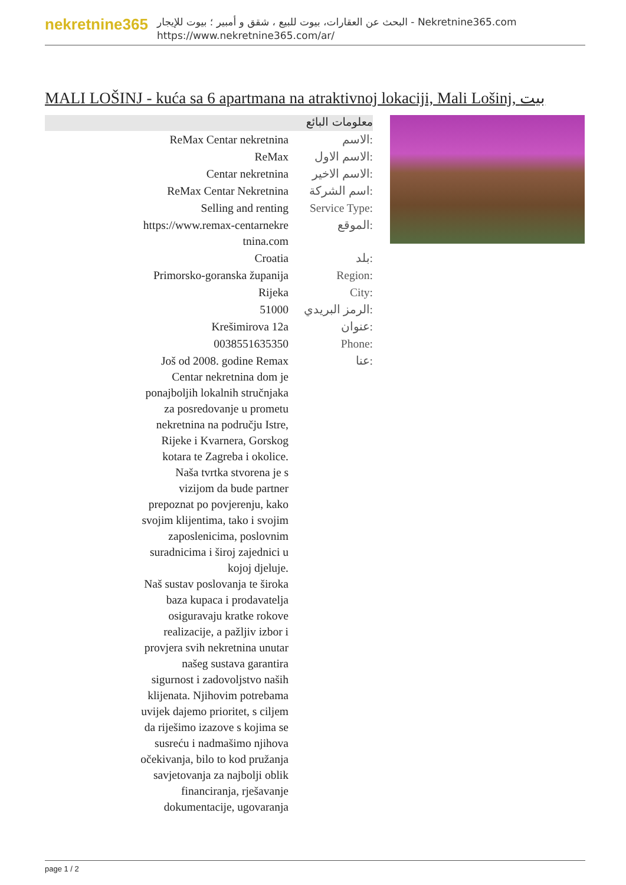nekretnine365
البحث عن العقارات، بيوت للبيع ، شقق و أمبير ؛ بيوت للإيجار - Nekretnine365.com
https://www.nekretnine365.com/ar/
MALI LOŠINJ - kuća sa 6 apartmana na atraktivnoj lokaciji, Mali Lošinj, بيت
معلومات البائع
| ReMax Centar nekretnina | الاسم: |
| ReMax | الاسم الاول: |
| Centar nekretnina | الاسم الاخير: |
| ReMax Centar Nekretnina | اسم الشركة: |
| Selling and renting | Service Type: |
| https://www.remax-centarnekre tnina.com | الموقع: |
| Croatia | بلد: |
| Primorsko-goranska županija | Region: |
| Rijeka | City: |
| 51000 | الرمز البريدي: |
| Krešimirova 12a | عنوان: |
| 0038551635350 | Phone: |
| Još od 2008. godine Remax Centar nekretnina dom je ponajboljih lokalnih stručnjaka za posredovanje u prometu nekretnina na području Istre, Rijeke i Kvarnera, Gorskog kotara te Zagreba i okolice. Naša tvrtka stvorena je s vizijom da bude partner prepoznat po povjerenju, kako svojim klijentima, tako i svojim zaposlenicima, poslovnim suradnicima i široj zajednici u kojoj djeluje. Naš sustav poslovanja te široka baza kupaca i prodavatelja osiguravaju kratke rokove realizacije, a pažljiv izbor i provjera svih nekretnina unutar našeg sustava garantira sigurnost i zadovoljstvo naših klijenata. Njihovim potrebama uvijek dajemo prioritet, s ciljem da riješimo izazove s kojima se susreću i nadmašimo njihova očekivanja, bilo to kod pružanja savjetovanja za najbolji oblik financiranja, rješavanje dokumentacije, ugovaranja | عنا: |
page 1 / 2